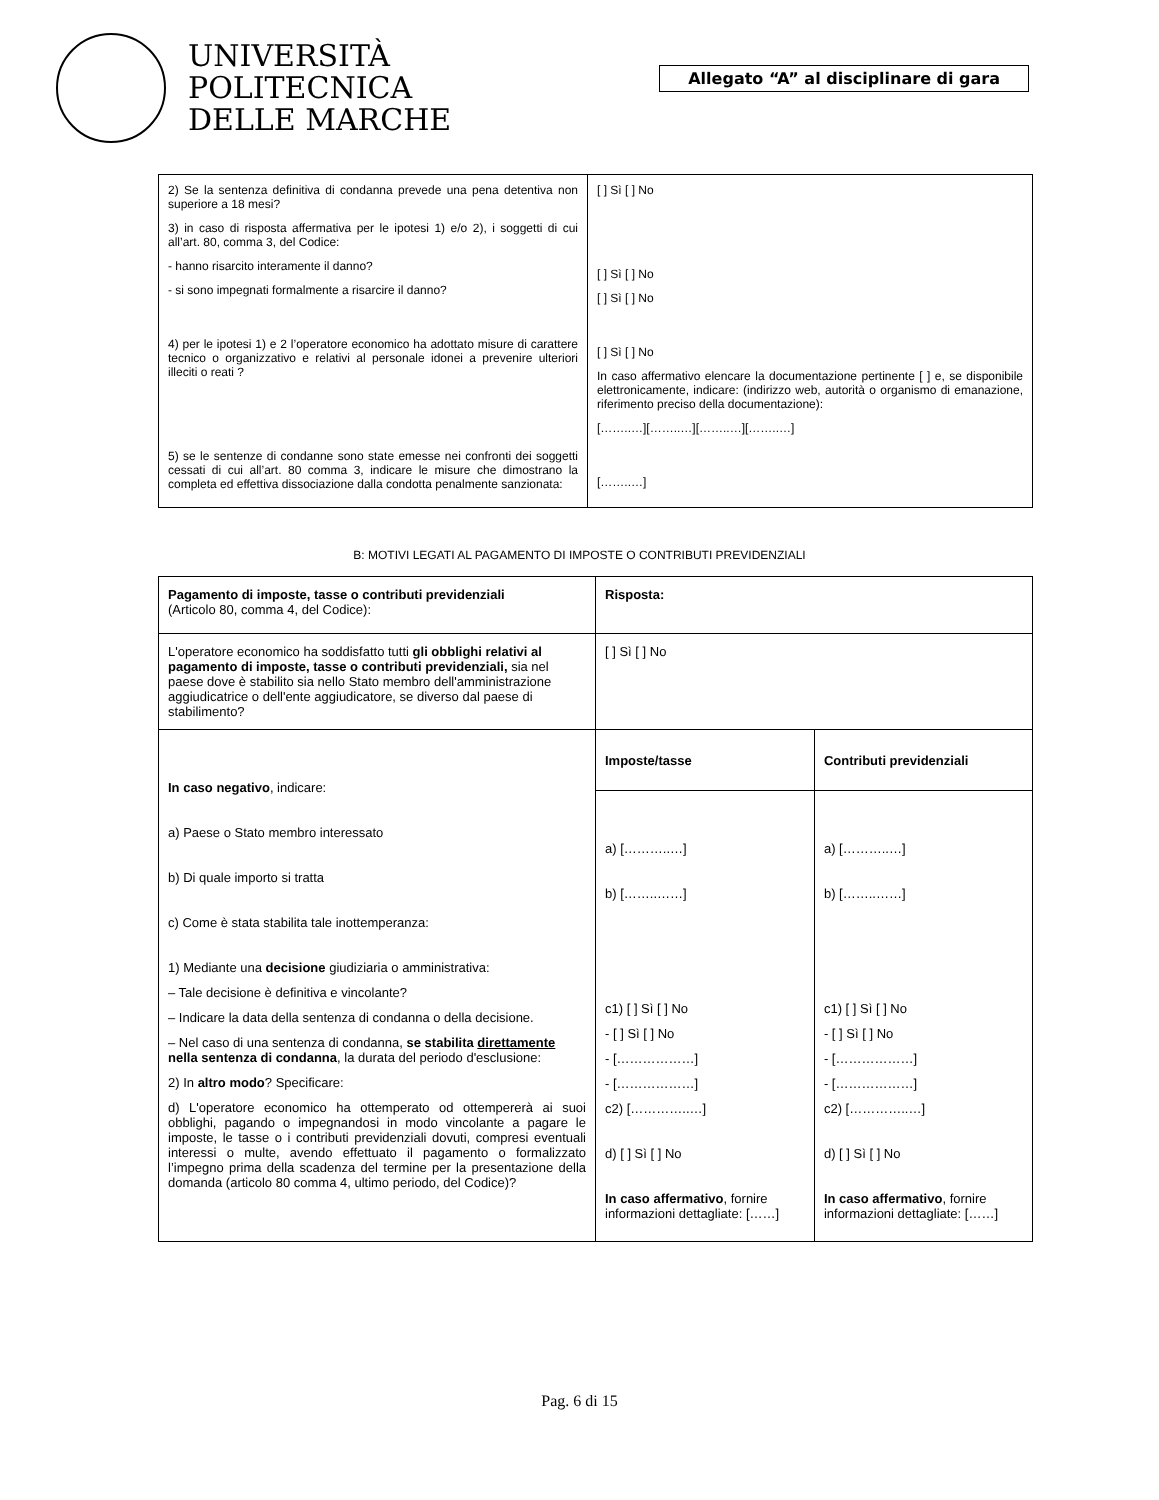UNIVERSITÀ
POLITECNICA
DELLE MARCHE
Allegato “A” al disciplinare di gara
| 2) Se la sentenza definitiva di condanna prevede una pena detentiva non superiore a 18 mesi? 3) in caso di risposta affermativa per le ipotesi 1) e/o 2), i soggetti di cui all’art. 80, comma 3, del Codice: - hanno risarcito interamente il danno? - si sono impegnati formalmente a risarcire il danno? 4) per le ipotesi 1) e 2 l’operatore economico ha adottato misure di carattere tecnico o organizzativo e relativi al personale idonei a prevenire ulteriori illeciti o reati ? 5) se le sentenze di condanne sono state emesse nei confronti dei soggetti cessati di cui all’art. 80 comma 3, indicare le misure che dimostrano la completa ed effettiva dissociazione dalla condotta penalmente sanzionata: | [ ] Sì [ ] No [ ] Sì [ ] No [ ] Sì [ ] No [ ] Sì [ ] No In caso affermativo elencare la documentazione pertinente [ ] e, se disponibile elettronicamente, indicare: (indirizzo web, autorità o organismo di emanazione, riferimento preciso della documentazione): [……..…][……..…][……..…][……..…] [……..…] |
B: MOTIVI LEGATI AL PAGAMENTO DI IMPOSTE O CONTRIBUTI PREVIDENZIALI
| Pagamento di imposte, tasse o contributi previdenziali (Articolo 80, comma 4, del Codice): | Risposta: | |
| L'operatore economico ha soddisfatto tutti gli obblighi relativi al pagamento di imposte, tasse o contributi previdenziali, sia nel paese dove è stabilito sia nello Stato membro dell'amministrazione aggiudicatrice o dell'ente aggiudicatore, se diverso dal paese di stabilimento? | [ ] Sì [ ] No | |
| In caso negativo , indicare: a) Paese o Stato membro interessato b) Di quale importo si tratta c) Come è stata stabilita tale inottemperanza: 1) Mediante una decisione giudiziaria o amministrativa: – Tale decisione è definitiva e vincolante? – Indicare la data della sentenza di condanna o della decisione. – Nel caso di una sentenza di condanna, se stabilita direttamente nella sentenza di condanna , la durata del periodo d'esclusione: 2) In altro modo ? Specificare: d) L'operatore economico ha ottemperato od ottempererà ai suoi obblighi, pagando o impegnandosi in modo vincolante a pagare le imposte, le tasse o i contributi previdenziali dovuti, compresi eventuali interessi o multe, avendo effettuato il pagamento o formalizzato l’impegno prima della scadenza del termine per la presentazione della domanda (articolo 80 comma 4, ultimo periodo, del Codice)? | Imposte/tasse | Contributi previdenziali |
| | a) [………..…] b) [……..……] c1) [ ] Sì [ ] No - [ ] Sì [ ] No - [………………] - [………………] c2) […………..…] d) [ ] Sì [ ] No In caso affermativo , fornire informazioni dettagliate: [……] | a) [………..…] b) [……..……] c1) [ ] Sì [ ] No - [ ] Sì [ ] No - [………………] - [………………] c2) […………..…] d) [ ] Sì [ ] No In caso affermativo , fornire informazioni dettagliate: [……] |
Pag. 6 di 15